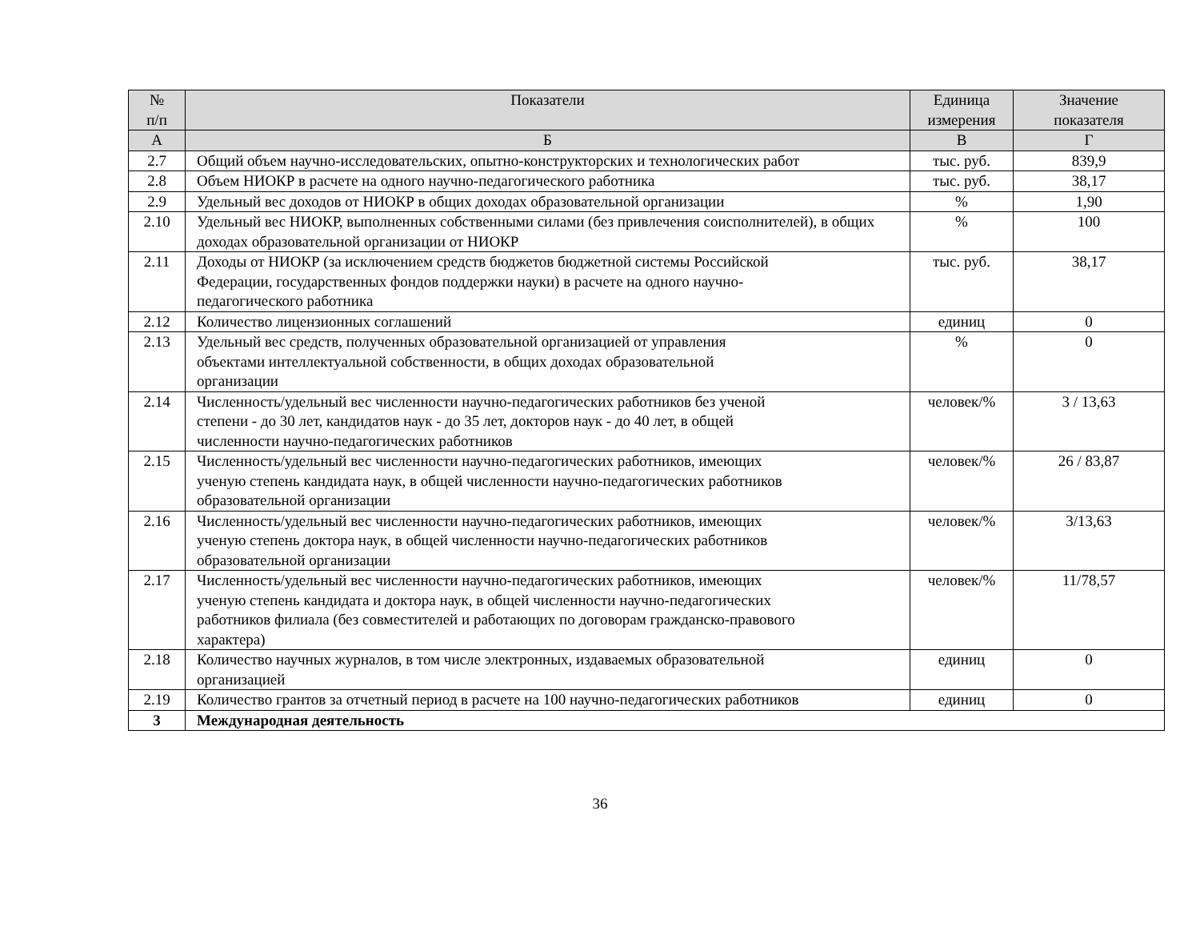| № п/п | Показатели | Единица измерения | Значение показателя |
| --- | --- | --- | --- |
| А | Б | В | Г |
| 2.7 | Общий объем научно-исследовательских, опытно-конструкторских и технологических работ | тыс. руб. | 839,9 |
| 2.8 | Объем НИОКР в расчете на одного научно-педагогического работника | тыс. руб. | 38,17 |
| 2.9 | Удельный вес доходов от НИОКР в общих доходах образовательной организации | % | 1,90 |
| 2.10 | Удельный вес НИОКР, выполненных собственными силами (без привлечения соисполнителей), в общих доходах образовательной организации от НИОКР | % | 100 |
| 2.11 | Доходы от НИОКР (за исключением средств бюджетов бюджетной системы Российской Федерации, государственных фондов поддержки науки) в расчете на одного научно- педагогического работника | тыс. руб. | 38,17 |
| 2.12 | Количество лицензионных соглашений | единиц | 0 |
| 2.13 | Удельный вес средств, полученных образовательной организацией от управления объектами интеллектуальной собственности, в общих доходах образовательной организации | % | 0 |
| 2.14 | Численность/удельный вес численности научно-педагогических работников без ученой степени - до 30 лет, кандидатов наук - до 35 лет, докторов наук - до 40 лет, в общей численности научно-педагогических работников | человек/% | 3 / 13,63 |
| 2.15 | Численность/удельный вес численности научно-педагогических работников, имеющих ученую степень кандидата наук, в общей численности научно-педагогических работников образовательной организации | человек/% | 26 / 83,87 |
| 2.16 | Численность/удельный вес численности научно-педагогических работников, имеющих ученую степень доктора наук, в общей численности научно-педагогических работников образовательной организации | человек/% | 3/13,63 |
| 2.17 | Численность/удельный вес численности научно-педагогических работников, имеющих ученую степень кандидата и доктора наук, в общей численности научно-педагогических работников филиала (без совместителей и работающих по договорам гражданско-правового характера) | человек/% | 11/78,57 |
| 2.18 | Количество научных журналов, в том числе электронных, издаваемых образовательной организацией | единиц | 0 |
| 2.19 | Количество грантов за отчетный период в расчете на 100 научно-педагогических работников | единиц | 0 |
| 3 | Международная деятельность | | |
36